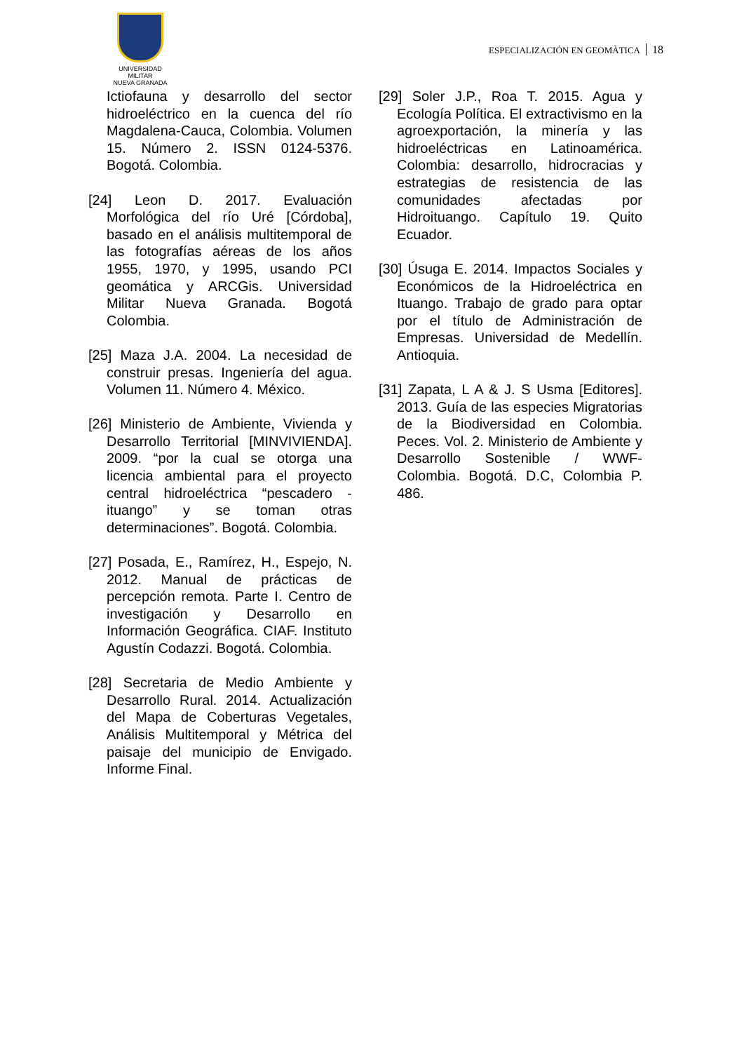UNIVERSIDAD MILITAR
NUEVA GRANADA
ESPECIALIZACIÓN EN GEOMÀTICA 18
Ictiofauna y desarrollo del sector hidroeléctrico en la cuenca del río Magdalena-Cauca, Colombia. Volumen 15. Número 2. ISSN 0124-5376. Bogotá. Colombia.
[24] Leon D. 2017. Evaluación Morfológica del río Uré [Córdoba], basado en el análisis multitemporal de las fotografías aéreas de los años 1955, 1970, y 1995, usando PCI geomática y ARCGis. Universidad Militar Nueva Granada. Bogotá Colombia.
[25] Maza J.A. 2004. La necesidad de construir presas. Ingeniería del agua. Volumen 11. Número 4. México.
[26] Ministerio de Ambiente, Vivienda y Desarrollo Territorial [MINVIVIENDA]. 2009. “por la cual se otorga una licencia ambiental para el proyecto central hidroeléctrica “pescadero - ituango” y se toman otras determinaciones”. Bogotá. Colombia.
[27] Posada, E., Ramírez, H., Espejo, N. 2012. Manual de prácticas de percepción remota. Parte I. Centro de investigación y Desarrollo en Información Geográfica. CIAF. Instituto Agustín Codazzi. Bogotá. Colombia.
[28] Secretaria de Medio Ambiente y Desarrollo Rural. 2014. Actualización del Mapa de Coberturas Vegetales, Análisis Multitemporal y Métrica del paisaje del municipio de Envigado. Informe Final.
[29] Soler J.P., Roa T. 2015. Agua y Ecología Política. El extractivismo en la agroexportación, la minería y las hidroeléctricas en Latinoamérica. Colombia: desarrollo, hidrocracias y estrategias de resistencia de las comunidades afectadas por Hidroituango. Capítulo 19. Quito Ecuador.
[30] Úsuga E. 2014. Impactos Sociales y Económicos de la Hidroeléctrica en Ituango. Trabajo de grado para optar por el título de Administración de Empresas. Universidad de Medellín. Antioquia.
[31] Zapata, L A & J. S Usma [Editores]. 2013. Guía de las especies Migratorias de la Biodiversidad en Colombia. Peces. Vol. 2. Ministerio de Ambiente y Desarrollo Sostenible / WWF-Colombia. Bogotá. D.C, Colombia P. 486.